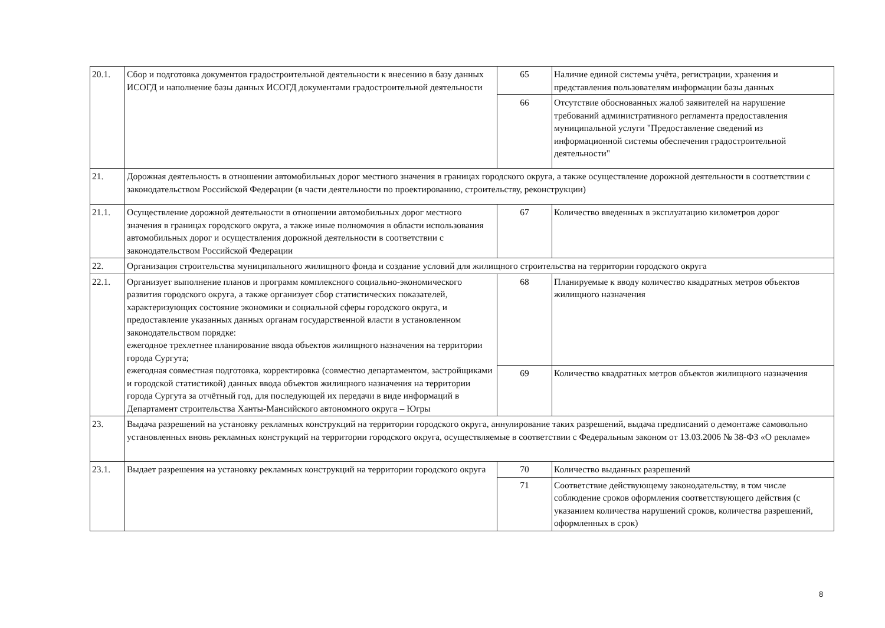| 20.1. | Сбор и подготовка документов градостроительной деятельности к внесению в базу данных ИСОГД и наполнение базы данных ИСОГД документами градостроительной деятельности | 65 | Наличие единой системы учёта, регистрации, хранения и представления пользователям информации базы данных |
| | | 66 | Отсутствие обоснованных жалоб заявителей на нарушение требований административного регламента предоставления муниципальной услуги "Предоставление сведений из информационной системы обеспечения градостроительной деятельности" |
| 21. | Дорожная деятельность в отношении автомобильных дорог местного значения в границах городского округа, а также осуществление дорожной деятельности в соответствии с законодательством Российской Федерации (в части деятельности по проектированию, строительству, реконструкции) | | |
| 21.1. | Осуществление дорожной деятельности в отношении автомобильных дорог местного значения в границах городского округа, а также иные полномочия в области использования автомобильных дорог и осуществления дорожной деятельности в соответствии с законодательством Российской Федерации | 67 | Количество введенных в эксплуатацию километров дорог |
| 22. | Организация строительства муниципального жилищного фонда и создание условий для жилищного строительства на территории городского округа | | |
| 22.1. | Организует выполнение планов и программ комплексного социально-экономического развития городского округа, а также организует сбор статистических показателей, характеризующих состояние экономики и социальной сферы городского округа, и предоставление указанных данных органам государственной власти в установленном законодательством порядке: ежегодное трехлетнее планирование ввода объектов жилищного назначения на территории города Сургута; ежегодная совместная подготовка, корректировка (совместно департаментом, застройщиками и городской статистикой) данных ввода объектов жилищного назначения на территории города Сургута за отчётный год, для последующей их передачи в виде информаций в Департамент строительства Ханты-Мансийского автономного округа – Югры | 68 | Планируемые к вводу количество квадратных метров объектов жилищного назначения |
| | | 69 | Количество квадратных метров объектов жилищного назначения |
| 23. | Выдача разрешений на установку рекламных конструкций на территории городского округа, аннулирование таких разрешений, выдача предписаний о демонтаже самовольно установленных вновь рекламных конструкций на территории городского округа, осуществляемые в соответствии с Федеральным законом от 13.03.2006 № 38-ФЗ «О рекламе» | | |
| 23.1. | Выдает разрешения на установку рекламных конструкций на территории городского округа | 70 | Количество выданных разрешений |
| | | 71 | Соответствие действующему законодательству, в том числе соблюдение сроков оформления соответствующего действия (с указанием количества нарушений сроков, количества разрешений, оформленных в срок) |
8